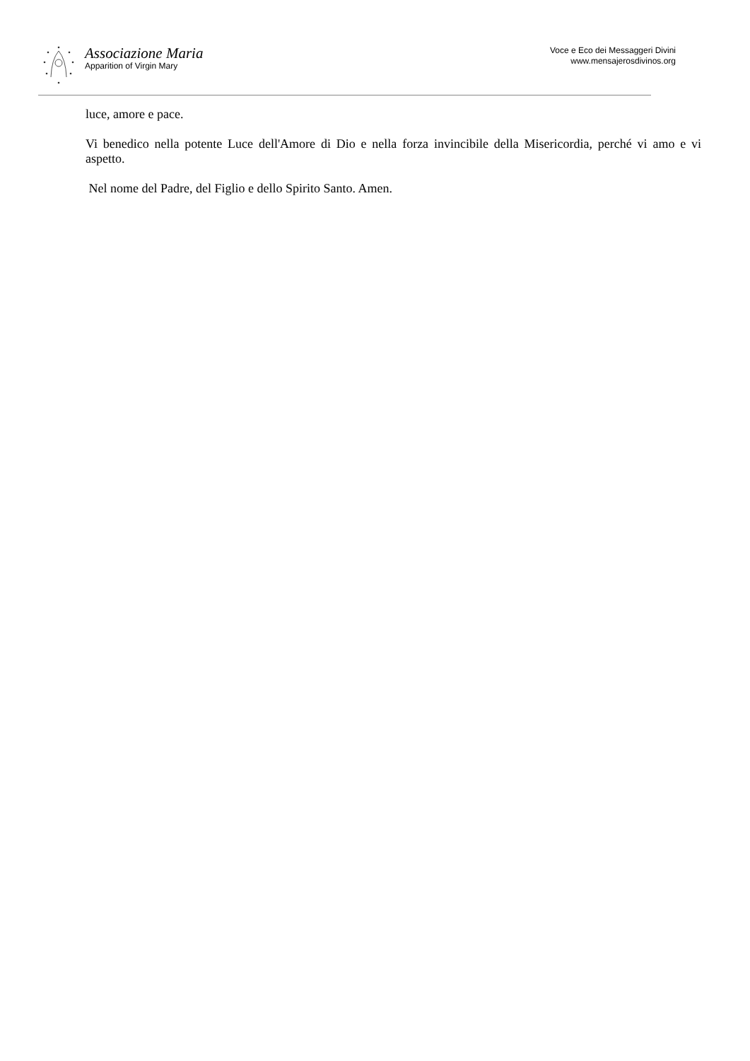Associazione Maria
Apparition of Virgin Mary
Voce e Eco dei Messaggeri Divini
www.mensajerosdivinos.org
luce, amore e pace.
Vi benedico nella potente Luce dell'Amore di Dio e nella forza invincibile della Misericordia, perché vi amo e vi aspetto.
Nel nome del Padre, del Figlio e dello Spirito Santo. Amen.